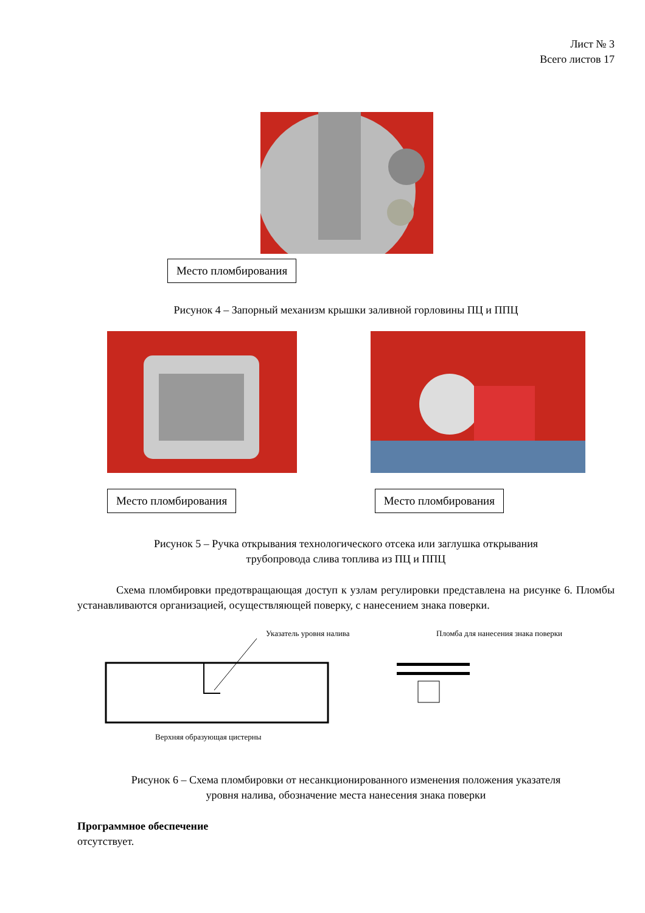Лист № 3
Всего листов 17
Место пломбирования
Рисунок 4 – Запорный механизм крышки заливной горловины ПЦ и ППЦ
Место пломбирования Место пломбирования
Рисунок 5 – Ручка открывания технологического отсека или заглушка открывания
трубопровода слива топлива из ПЦ и ППЦ
Схема пломбировки предотвращающая доступ к узлам регулировки представлена на рисунке 6. Пломбы устанавливаются организацией, осуществляющей поверку, с нанесением знака поверки.
Указатель уровня налива
Верхняя образующая цистерны
Пломба для нанесения знака поверки
Рисунок 6 – Схема пломбировки от несанкционированного изменения положения указателя
уровня налива, обозначение места нанесения знака поверки
Программное обеспечение
отсутствует.